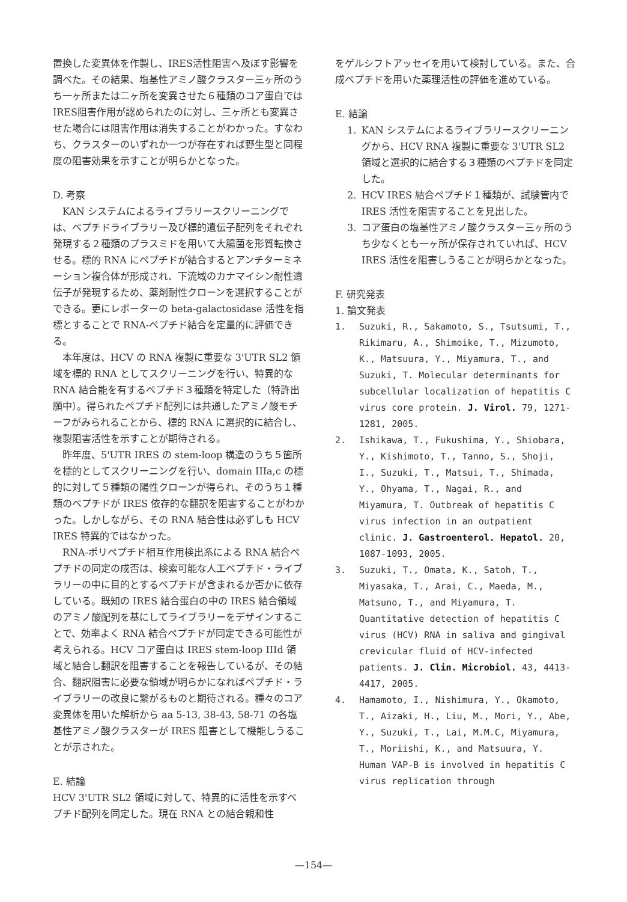置換した変異体を作製し、IRES活性阻害へ及ぼす影響を調べた。その結果、塩基性アミノ酸クラスター三ヶ所のうち一ヶ所または二ヶ所を変異させた６種類のコア蛋白ではIRES阻害作用が認められたのに対し、三ヶ所とも変異させた場合には阻害作用は消失することがわかった。すなわち、クラスターのいずれか一つが存在すれば野生型と同程度の阻害効果を示すことが明らかとなった。
D. 考察
KAN システムによるライブラリースクリーニングでは、ペプチドライブラリー及び標的遺伝子配列をそれぞれ発現する２種類のプラスミドを用いて大腸菌を形質転換させる。標的 RNA にペプチドが結合するとアンチターミネーション複合体が形成され、下流域のカナマイシン耐性遺伝子が発現するため、薬剤耐性クローンを選択することができる。更にレポーターの beta-galactosidase 活性を指標とすることで RNA-ペプチド結合を定量的に評価できる。
本年度は、HCV の RNA 複製に重要な 3'UTR SL2 領域を標的 RNA としてスクリーニングを行い、特異的な RNA 結合能を有するペプチド３種類を特定した（特許出願中）。得られたペプチド配列には共通したアミノ酸モチーフがみられることから、標的 RNA に選択的に結合し、複製阻害活性を示すことが期待される。
昨年度、5'UTR IRES の stem-loop 構造のうち５箇所を標的としてスクリーニングを行い、domain IIIa,c の標的に対して５種類の陽性クローンが得られ、そのうち１種類のペプチドが IRES 依存的な翻訳を阻害することがわかった。しかしながら、その RNA 結合性は必ずしも HCV IRES 特異的ではなかった。
RNA-ポリペプチド相互作用検出系による RNA 結合ペプチドの同定の成否は、検索可能な人工ペプチド・ライブラリーの中に目的とするペプチドが含まれるか否かに依存している。既知の IRES 結合蛋白の中の IRES 結合領域のアミノ酸配列を基にしてライブラリーをデザインすることで、効率よく RNA 結合ペプチドが同定できる可能性が考えられる。HCV コア蛋白は IRES stem-loop IIId 領域と結合し翻訳を阻害することを報告しているが、その結合、翻訳阻害に必要な領域が明らかになればペプチド・ライブラリーの改良に繋がるものと期待される。種々のコア変異体を用いた解析から aa 5-13, 38-43, 58-71 の各塩基性アミノ酸クラスターが IRES 阻害として機能しうることが示された。
E. 結論
HCV 3'UTR SL2 領域に対して、特異的に活性を示すペプチド配列を同定した。現在 RNA との結合親和性
をゲルシフトアッセイを用いて検討している。また、合成ペプチドを用いた薬理活性の評価を進めている。
E. 結論
1. KAN システムによるライブラリースクリーニングから、HCV RNA 複製に重要な 3'UTR SL2 領域と選択的に結合する３種類のペプチドを同定した。
2. HCV IRES 結合ペプチド１種類が、試験管内で IRES 活性を阻害することを見出した。
3. コア蛋白の塩基性アミノ酸クラスター三ヶ所のうち少なくとも一ヶ所が保存されていれば、HCV IRES 活性を阻害しうることが明らかとなった。
F. 研究発表
1. 論文発表
1. Suzuki, R., Sakamoto, S., Tsutsumi, T., Rikimaru, A., Shimoike, T., Mizumoto, K., Matsuura, Y., Miyamura, T., and Suzuki, T. Molecular determinants for subcellular localization of hepatitis C virus core protein. J. Virol. 79, 1271-1281, 2005.
2. Ishikawa, T., Fukushima, Y., Shiobara, Y., Kishimoto, T., Tanno, S., Shoji, I., Suzuki, T., Matsui, T., Shimada, Y., Ohyama, T., Nagai, R., and Miyamura, T. Outbreak of hepatitis C virus infection in an outpatient clinic. J. Gastroenterol. Hepatol. 20, 1087-1093, 2005.
3. Suzuki, T., Omata, K., Satoh, T., Miyasaka, T., Arai, C., Maeda, M., Matsuno, T., and Miyamura, T. Quantitative detection of hepatitis C virus (HCV) RNA in saliva and gingival crevicular fluid of HCV-infected patients. J. Clin. Microbiol. 43, 4413-4417, 2005.
4. Hamamoto, I., Nishimura, Y., Okamoto, T., Aizaki, H., Liu, M., Mori, Y., Abe, Y., Suzuki, T., Lai, M.M.C, Miyamura, T., Moriishi, K., and Matsuura, Y. Human VAP-B is involved in hepatitis C virus replication through
—154—